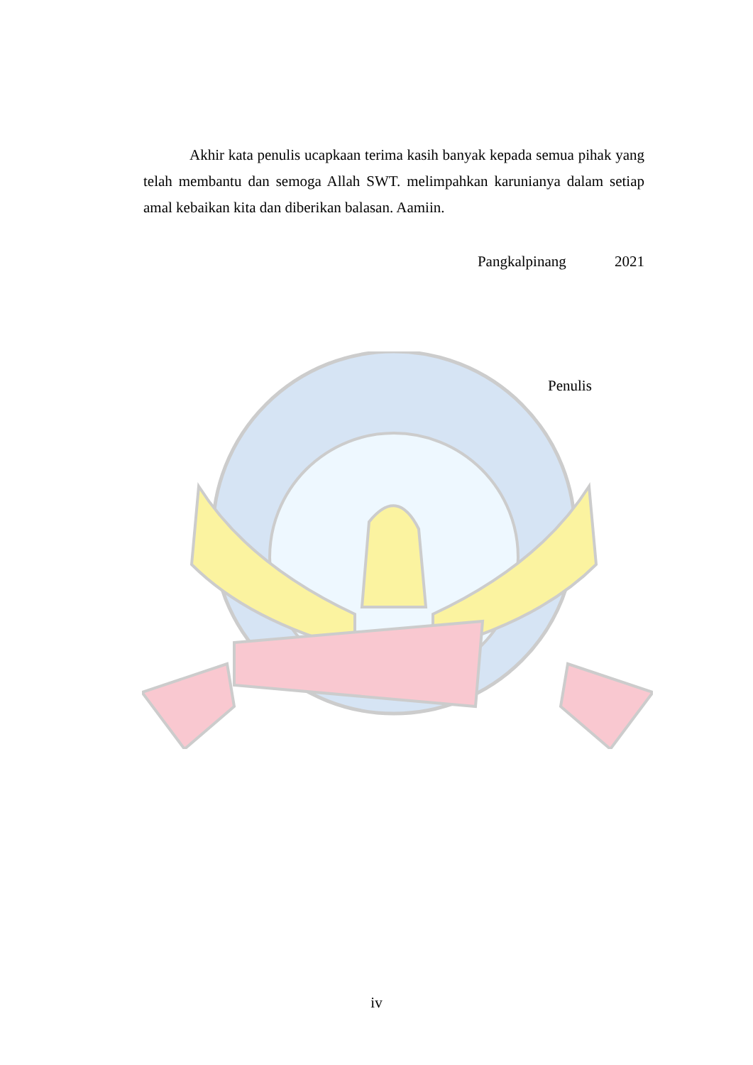Akhir kata penulis ucapkaan terima kasih banyak kepada semua pihak yang telah membantu dan semoga Allah SWT. melimpahkan karunianya dalam setiap amal kebaikan kita dan diberikan balasan. Aamiin.
Pangkalpinang 2021
Penulis
iv